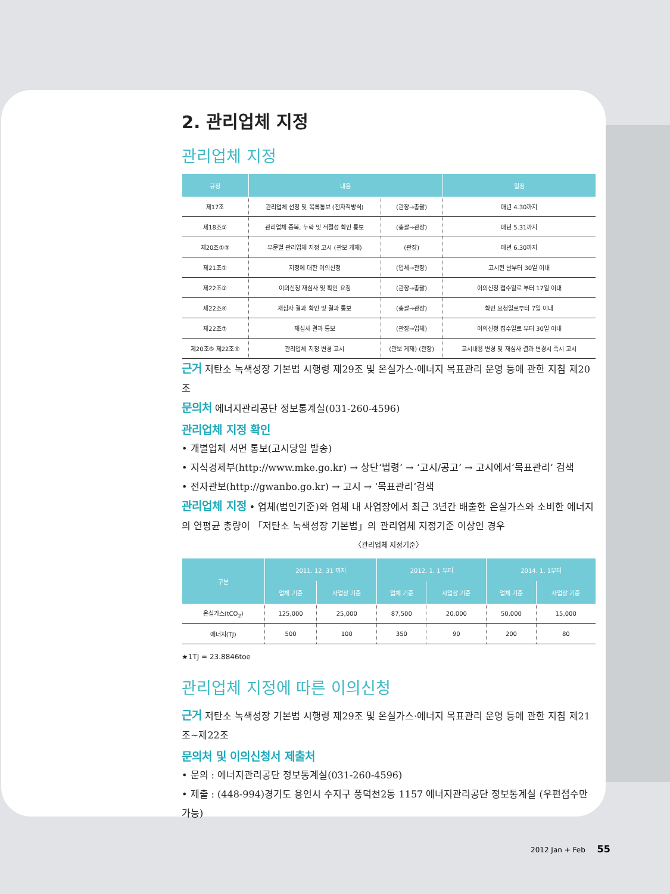2. 관리업체 지정
관리업체 지정
| 규정 | 내용 | | 일정 |
| --- | --- | --- | --- |
| 제17조 | 관리업체 선정 및 목록통보 (전자적방식) | (관장→총괄) | 매년 4.30까지 |
| 제18조① | 관리업체 중복, 누락 및 적절성 확인 통보 | (총괄→관장) | 매년 5.31까지 |
| 제20조①③ | 부문별 관리업체 지정 고시 (관보 게재) | (관장) | 매년 6.30까지 |
| 제21조① | 지정에 대한 이의신청 | (업체→관장) | 고시된 날부터 30일 이내 |
| 제22조① | 이의신청 재심사 및 확인 요청 | (관장→총괄) | 이의신청 접수일로 부터 17일 이내 |
| 제22조④ | 재심사 결과 확인 및 결과 통보 | (총괄→관장) | 확인 요청일로부터 7일 이내 |
| 제22조⑦ | 재심사 결과 통보 | (관장→업체) | 이의신청 접수일로 부터 30일 이내 |
| 제20조⑤ 제22조⑧ | 관리업체 지정 변경 고시 | (관보 게재) (관장) | 고시내용 변경 및 재심사 결과 변경시 즉시 고시 |
근거 저탄소 녹색성장 기본법 시행령 제29조 및 온실가스·에너지 목표관리 운영 등에 관한 지침 제20조
문의처 에너지관리공단 정보통계실(031-260-4596)
관리업체 지정 확인
• 개별업체 서면 통보(고시당일 발송)
• 지식경제부(http://www.mke.go.kr) → 상단‘법령’ → ‘고시/공고’ → 고시에서‘목표관리’ 검색
• 전자관보(http://gwanbo.go.kr) → 고시 → ‘목표관리’검색
관리업체 지정 • 업체(법인기준)와 업체 내 사업장에서 최근 3년간 배출한 온실가스와 소비한 에너지의 연평균 총량이 「저탄소 녹색성장 기본법」의 관리업체 지정기준 이상인 경우
〈관리업체 지정기준〉
| 구분 | 2011. 12. 31 까지 | | 2012. 1. 1 부터 | | 2014. 1. 1부터 | |
| --- | --- | --- | --- | --- | --- | --- |
| | 업체 기준 | 사업장 기준 | 업체 기준 | 사업장 기준 | 업체 기준 | 사업장 기준 |
| 온실가스(tCO<sub>2</sub>) | 125,000 | 25,000 | 87,500 | 20,000 | 50,000 | 15,000 |
| 에너지(TJ) | 500 | 100 | 350 | 90 | 200 | 80 |
★1TJ = 23.8846toe
관리업체 지정에 따른 이의신청
근거 저탄소 녹색성장 기본법 시행령 제29조 및 온실가스·에너지 목표관리 운영 등에 관한 지침 제21조~제22조
문의처 및 이의신청서 제출처
• 문의 : 에너지관리공단 정보통계실(031-260-4596)
• 제출 : (448-994)경기도 용인시 수지구 풍덕천2동 1157 에너지관리공단 정보통계실 (우편접수만 가능)
2012 Jan + Feb 55